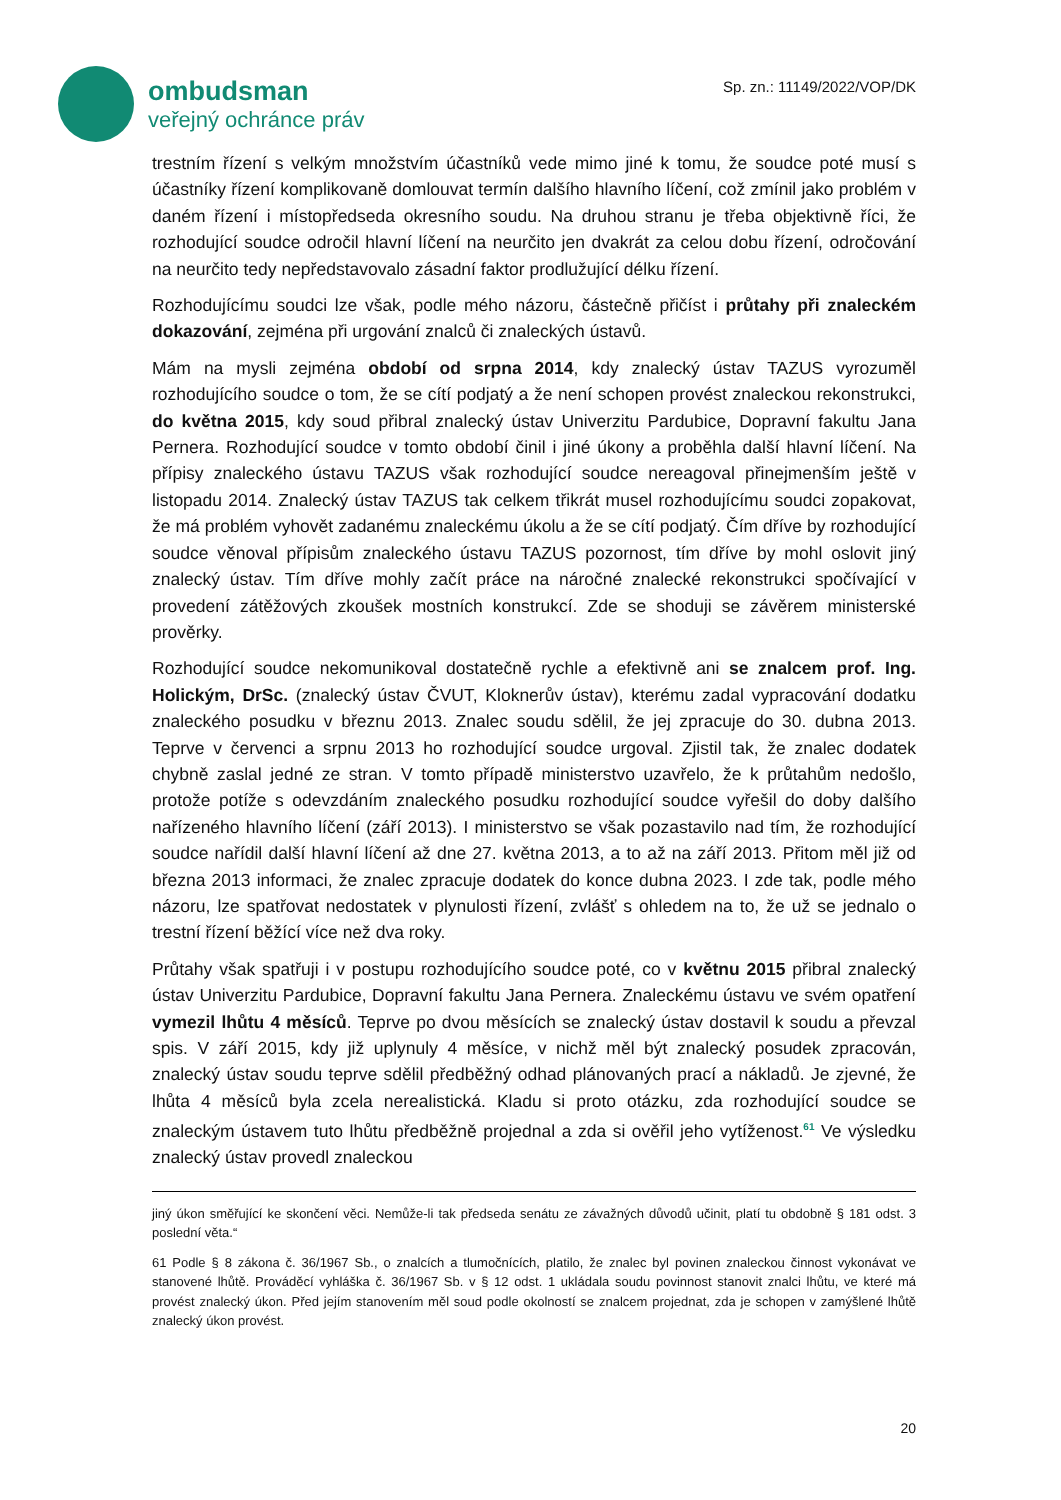ombudsman
veřejný ochránce práv
Sp. zn.: 11149/2022/VOP/DK
trestním řízení s velkým množstvím účastníků vede mimo jiné k tomu, že soudce poté musí s účastníky řízení komplikovaně domlouvat termín dalšího hlavního líčení, což zmínil jako problém v daném řízení i místopředseda okresního soudu. Na druhou stranu je třeba objektivně říci, že rozhodující soudce odročil hlavní líčení na neurčito jen dvakrát za celou dobu řízení, odročování na neurčito tedy nepředstavovalo zásadní faktor prodlužující délku řízení.
Rozhodujícímu soudci lze však, podle mého názoru, částečně přičíst i průtahy při znaleckém dokazování, zejména při urgování znalců či znaleckých ústavů.
Mám na mysli zejména období od srpna 2014, kdy znalecký ústav TAZUS vyrozuměl rozhodujícího soudce o tom, že se cítí podjatý a že není schopen provést znaleckou rekonstrukci, do května 2015, kdy soud přibral znalecký ústav Univerzitu Pardubice, Dopravní fakultu Jana Pernera. Rozhodující soudce v tomto období činil i jiné úkony a proběhla další hlavní líčení. Na přípisy znaleckého ústavu TAZUS však rozhodující soudce nereagoval přinejmenším ještě v listopadu 2014. Znalecký ústav TAZUS tak celkem třikrát musel rozhodujícímu soudci zopakovat, že má problém vyhovět zadanému znaleckému úkolu a že se cítí podjatý. Čím dříve by rozhodující soudce věnoval přípisům znaleckého ústavu TAZUS pozornost, tím dříve by mohl oslovit jiný znalecký ústav. Tím dříve mohly začít práce na náročné znalecké rekonstrukci spočívající v provedení zátěžových zkoušek mostních konstrukcí. Zde se shoduji se závěrem ministerské prověrky.
Rozhodující soudce nekomunikoval dostatečně rychle a efektivně ani se znalcem prof. Ing. Holickým, DrSc. (znalecký ústav ČVUT, Kloknerův ústav), kterému zadal vypracování dodatku znaleckého posudku v březnu 2013. Znalec soudu sdělil, že jej zpracuje do 30. dubna 2013. Teprve v červenci a srpnu 2013 ho rozhodující soudce urgoval. Zjistil tak, že znalec dodatek chybně zaslal jedné ze stran. V tomto případě ministerstvo uzavřelo, že k průtahům nedošlo, protože potíže s odevzdáním znaleckého posudku rozhodující soudce vyřešil do doby dalšího nařízeného hlavního líčení (září 2013). I ministerstvo se však pozastavilo nad tím, že rozhodující soudce nařídil další hlavní líčení až dne 27. května 2013, a to až na září 2013. Přitom měl již od března 2013 informaci, že znalec zpracuje dodatek do konce dubna 2023. I zde tak, podle mého názoru, lze spatřovat nedostatek v plynulosti řízení, zvlášť s ohledem na to, že už se jednalo o trestní řízení běžící více než dva roky.
Průtahy však spatřuji i v postupu rozhodujícího soudce poté, co v květnu 2015 přibral znalecký ústav Univerzitu Pardubice, Dopravní fakultu Jana Pernera. Znaleckému ústavu ve svém opatření vymezil lhůtu 4 měsíců. Teprve po dvou měsících se znalecký ústav dostavil k soudu a převzal spis. V září 2015, kdy již uplynuly 4 měsíce, v nichž měl být znalecký posudek zpracován, znalecký ústav soudu teprve sdělil předběžný odhad plánovaných prací a nákladů. Je zjevné, že lhůta 4 měsíců byla zcela nerealistická. Kladu si proto otázku, zda rozhodující soudce se znaleckým ústavem tuto lhůtu předběžně projednal a zda si ověřil jeho vytíženost.<sup>61</sup> Ve výsledku znalecký ústav provedl znaleckou
jiný úkon směřující ke skončení věci. Nemůže-li tak předseda senátu ze závažných důvodů učinit, platí tu obdobně § 181 odst. 3 poslední věta.“
61 Podle § 8 zákona č. 36/1967 Sb., o znalcích a tlumočnících, platilo, že znalec byl povinen znaleckou činnost vykonávat ve stanovené lhůtě. Prováděcí vyhláška č. 36/1967 Sb. v § 12 odst. 1 ukládala soudu povinnost stanovit znalci lhůtu, ve které má provést znalecký úkon. Před jejím stanovením měl soud podle okolností se znalcem projednat, zda je schopen v zamýšlené lhůtě znalecký úkon provést.
20